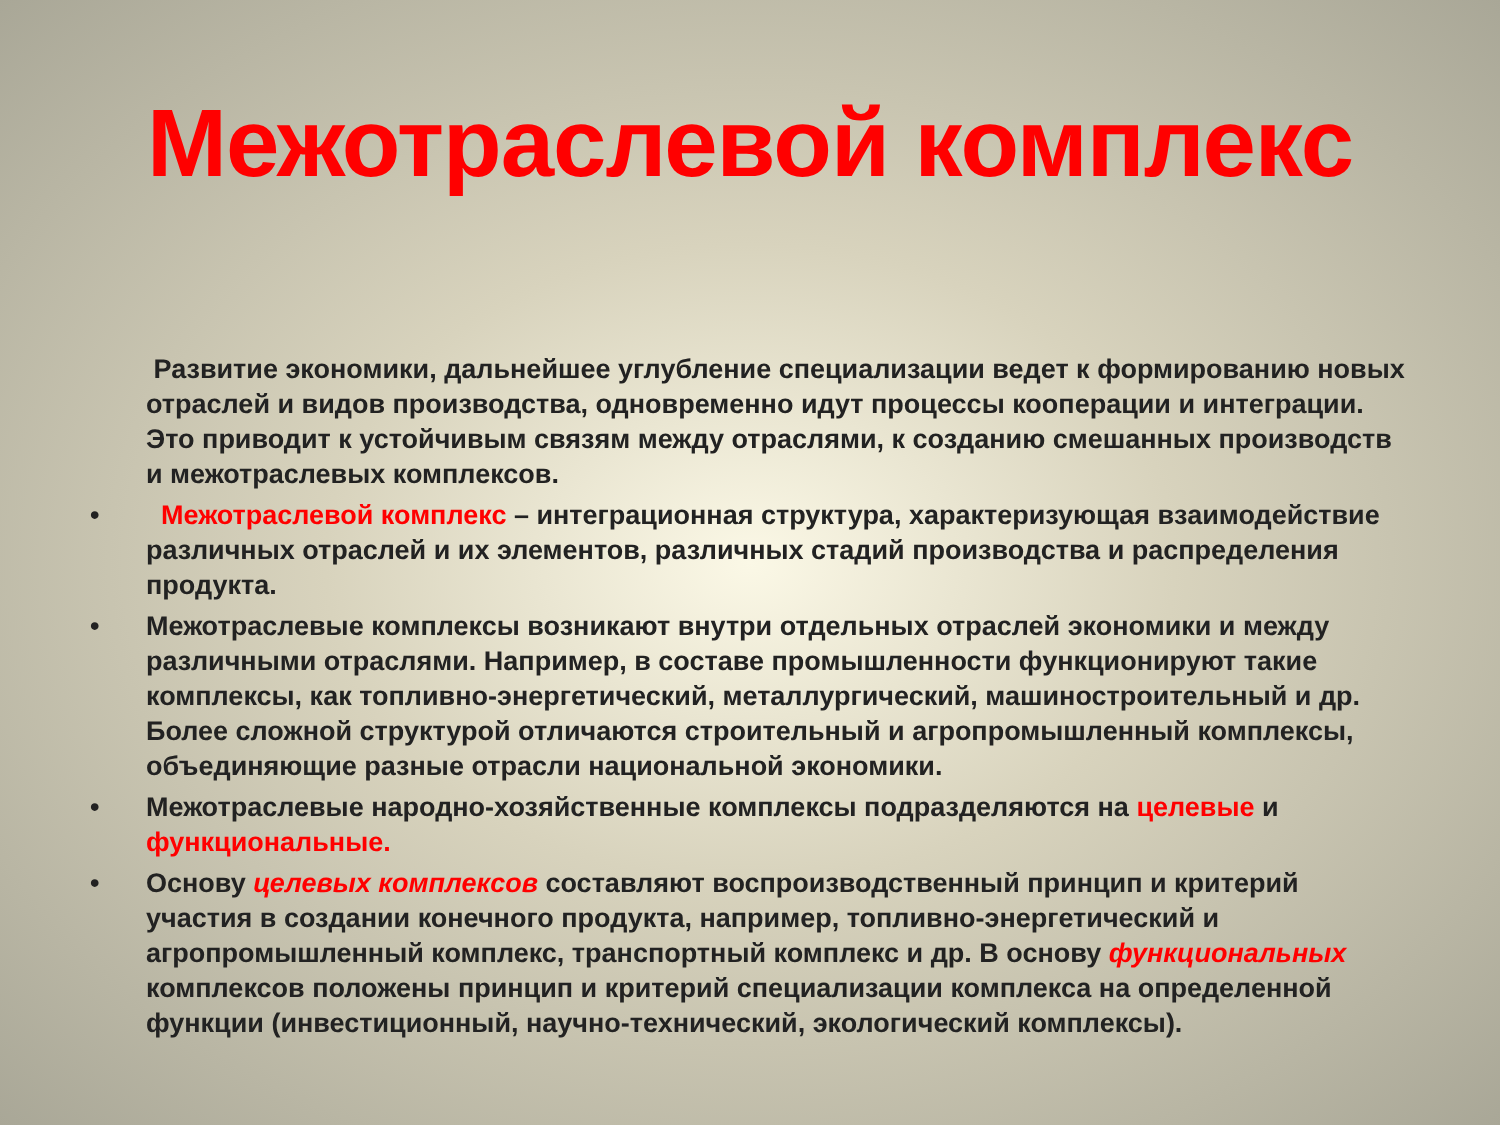Межотраслевой комплекс
Развитие экономики, дальнейшее углубление специализации ведет к формированию новых отраслей и видов производства, одновременно идут процессы кооперации и интеграции. Это приводит к устойчивым связям между отраслями, к созданию смешанных производств и межотраслевых комплексов.
• Межотраслевой комплекс – интеграционная структура, характеризующая взаимодействие различных отраслей и их элементов, различных стадий производства и распределения продукта.
• Межотраслевые комплексы возникают внутри отдельных отраслей экономики и между различными отраслями. Например, в составе промышленности функционируют такие комплексы, как топливно-энергетический, металлургический, машиностроительный и др. Более сложной структурой отличаются строительный и агропромышленный комплексы, объединяющие разные отрасли национальной экономики.
• Межотраслевые народно-хозяйственные комплексы подразделяются на целевые и функциональные.
• Основу целевых комплексов составляют воспроизводственный принцип и критерий участия в создании конечного продукта, например, топливно-энергетический и агропромышленный комплекс, транспортный комплекс и др. В основу функциональных комплексов положены принцип и критерий специализации комплекса на определенной функции (инвестиционный, научно-технический, экологический комплексы).